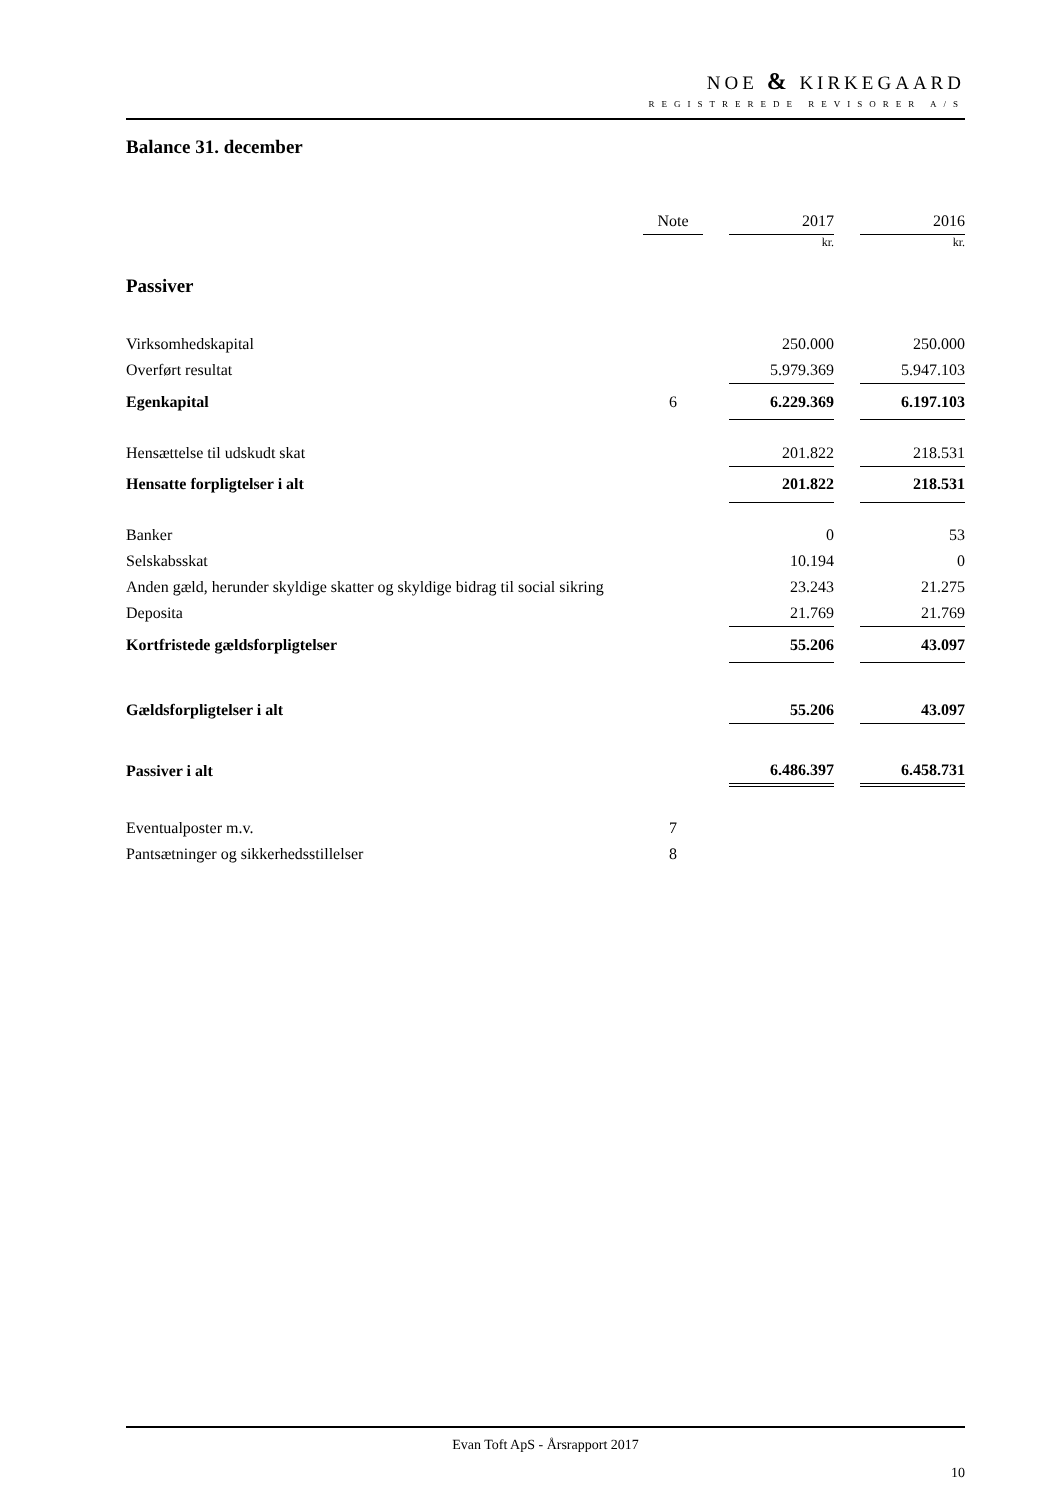NOE & KIRKEGAARD
REGISTREREDE REVISORER A/S
Balance 31. december
| | Note | | 2017 | | 2016 |
| | | | kr. | | kr. |
| Passiver | | | | | |
| Virksomhedskapital | | | 250.000 | | 250.000 |
| Overført resultat | | | 5.979.369 | | 5.947.103 |
| Egenkapital | 6 | | 6.229.369 | | 6.197.103 |
| Hensættelse til udskudt skat | | | 201.822 | | 218.531 |
| Hensatte forpligtelser i alt | | | 201.822 | | 218.531 |
| Banker | | | 0 | | 53 |
| Selskabsskat | | | 10.194 | | 0 |
| Anden gæld, herunder skyldige skatter og skyldige bidrag til social sikring | | | 23.243 | | 21.275 |
| Deposita | | | 21.769 | | 21.769 |
| Kortfristede gældsforpligtelser | | | 55.206 | | 43.097 |
| Gældsforpligtelser i alt | | | 55.206 | | 43.097 |
| Passiver i alt | | | 6.486.397 | | 6.458.731 |
| Eventualposter m.v. | 7 | | | | |
| Pantsætninger og sikkerhedsstillelser | 8 | | | | |
Evan Toft ApS - Årsrapport 2017
10